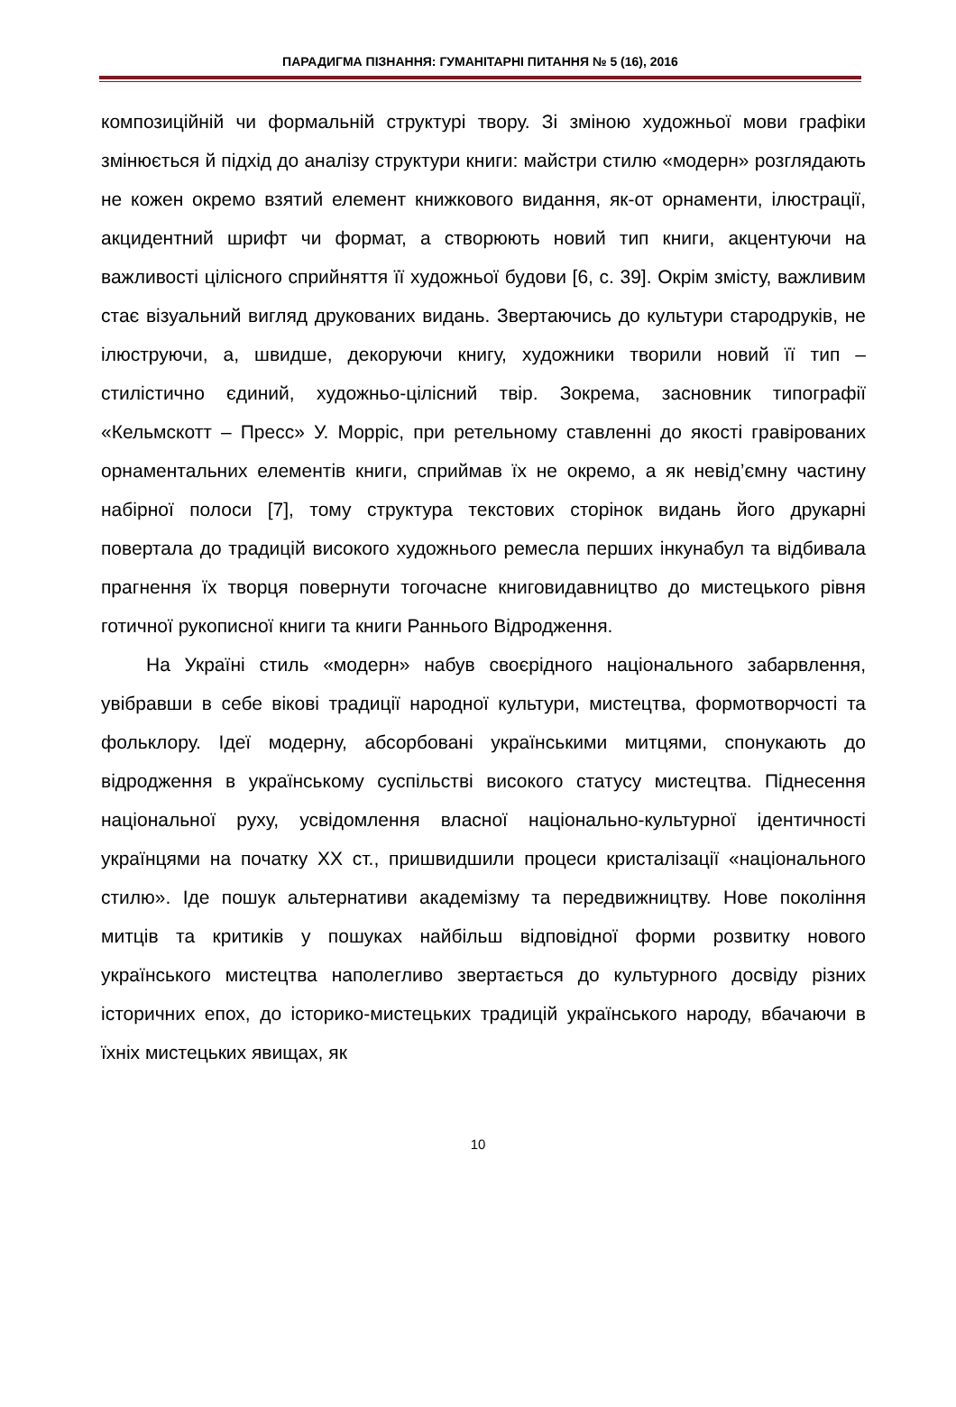ПАРАДИГМА ПІЗНАННЯ: ГУМАНІТАРНІ ПИТАННЯ № 5 (16), 2016
композиційній чи формальній структурі твору. Зі зміною художньої мови графіки змінюється й підхід до аналізу структури книги: майстри стилю «модерн» розглядають не кожен окремо взятий елемент книжкового видання, як-от орнаменти, ілюстрації, акцидентний шрифт чи формат, а створюють новий тип книги, акцентуючи на важливості цілісного сприйняття її художньої будови [6, с. 39]. Окрім змісту, важливим стає візуальний вигляд друкованих видань. Звертаючись до культури стародруків, не ілюструючи, а, швидше, декоруючи книгу, художники творили новий її тип – стилістично єдиний, художньо-цілісний твір. Зокрема, засновник типографії «Кельмскотт – Пресс» У. Морріс, при ретельному ставленні до якості гравірованих орнаментальних елементів книги, сприймав їх не окремо, а як невід’ємну частину набірної полоси [7], тому структура текстових сторінок видань його друкарні повертала до традицій високого художнього ремесла перших інкунабул та відбивала прагнення їх творця повернути тогочасне книговидавництво до мистецького рівня готичної рукописної книги та книги Раннього Відродження.
На Україні стиль «модерн» набув своєрідного національного забарвлення, увібравши в себе вікові традиції народної культури, мистецтва, формотворчості та фольклору. Ідеї модерну, абсорбовані українськими митцями, спонукають до відродження в українському суспільстві високого статусу мистецтва. Піднесення національної руху, усвідомлення власної національно-культурної ідентичності українцями на початку ХХ ст., пришвидшили процеси кристалізації «національного стилю». Іде пошук альтернативи академізму та передвижництву. Нове покоління митців та критиків у пошуках найбільш відповідної форми розвитку нового українського мистецтва наполегливо звертається до культурного досвіду різних історичних епох, до історико-мистецьких традицій українського народу, вбачаючи в їхніх мистецьких явищах, як
10